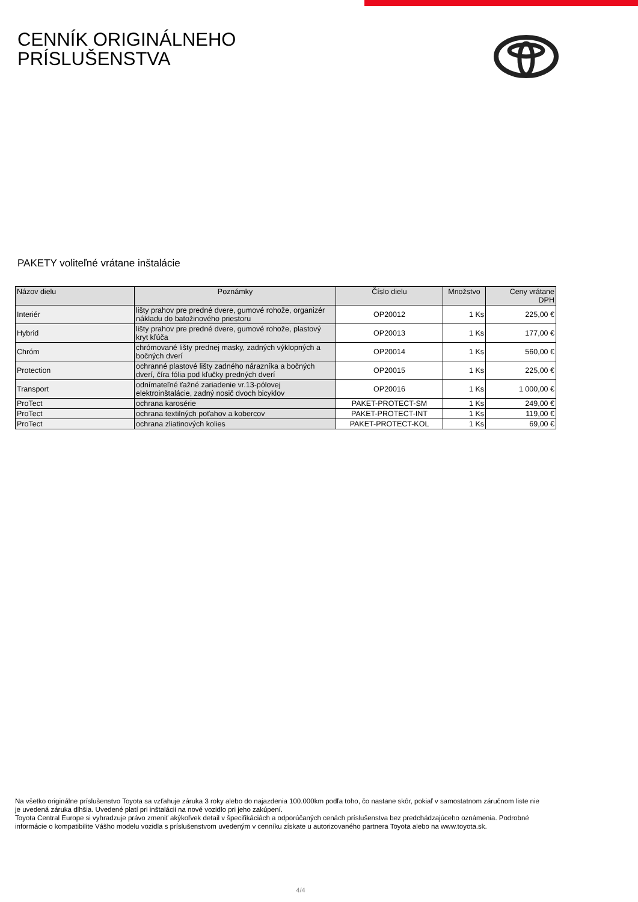CENNÍK ORIGINÁLNEHO
PRÍSLUŠENSTVA
PAKETY voliteľné vrátane inštalácie
| Názov dielu | Poznámky | Číslo dielu | Množstvo | Ceny vrátane DPH |
| --- | --- | --- | --- | --- |
| Interiér | lišty prahov pre predné dvere, gumové rohože, organizér nákladu do batožinového priestoru | OP20012 | 1 Ks | 225,00 € |
| Hybrid | lišty prahov pre predné dvere, gumové rohože, plastový kryt kľúča | OP20013 | 1 Ks | 177,00 € |
| Chróm | chrómované lišty prednej masky, zadných výklopných a bočných dverí | OP20014 | 1 Ks | 560,00 € |
| Protection | ochranné plastové lišty zadného nárazníka a bočných dverí, číra fólia pod kľučky predných dverí | OP20015 | 1 Ks | 225,00 € |
| Transport | odnímateľné ťažné zariadenie vr.13-pólovej elektroinštalácie, zadný nosič dvoch bicyklov | OP20016 | 1 Ks | 1 000,00 € |
| ProTect | ochrana karosérie | PAKET-PROTECT-SM | 1 Ks | 249,00 € |
| ProTect | ochrana textilných poťahov a kobercov | PAKET-PROTECT-INT | 1 Ks | 119,00 € |
| ProTect | ochrana zliatinových kolies | PAKET-PROTECT-KOL | 1 Ks | 69,00 € |
Na všetko originálne príslušenstvo Toyota sa vzťahuje záruka 3 roky alebo do najazdenia 100.000km podľa toho, čo nastane skôr, pokiaľ v samostatnom záručnom liste nie je uvedená záruka dlhšia. Uvedené platí pri inštalácii na nové vozidlo pri jeho zakúpení.
Toyota Central Europe si vyhradzuje právo zmeniť akýkoľvek detail v špecifikáciách a odporúčaných cenách príslušenstva bez predchádzajúceho oznámenia. Podrobné informácie o kompatibilite Vášho modelu vozidla s príslušenstvom uvedeným v cenníku získate u autorizovaného partnera Toyota alebo na www.toyota.sk.
4/4